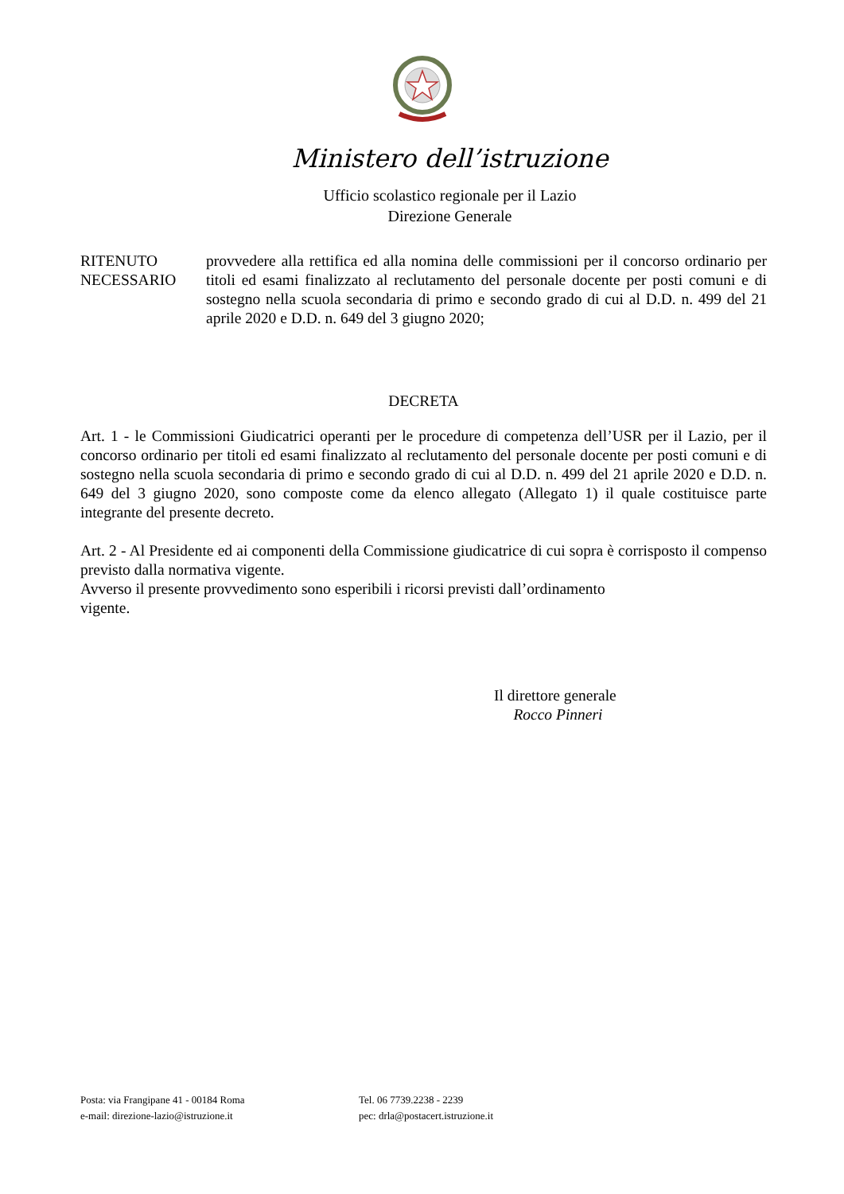Ministero dell’istruzione
Ufficio scolastico regionale per il Lazio
Direzione Generale
RITENUTO NECESSARIO
provvedere alla rettifica ed alla nomina delle commissioni per il concorso ordinario per titoli ed esami finalizzato al reclutamento del personale docente per posti comuni e di sostegno nella scuola secondaria di primo e secondo grado di cui al D.D. n. 499 del 21 aprile 2020 e D.D. n. 649 del 3 giugno 2020;
DECRETA
Art. 1 - le Commissioni Giudicatrici operanti per le procedure di competenza dell’USR per il Lazio, per il concorso ordinario per titoli ed esami finalizzato al reclutamento del personale docente per posti comuni e di sostegno nella scuola secondaria di primo e secondo grado di cui al D.D. n. 499 del 21 aprile 2020 e D.D. n. 649 del 3 giugno 2020, sono composte come da elenco allegato (Allegato 1) il quale costituisce parte integrante del presente decreto.
Art. 2 - Al Presidente ed ai componenti della Commissione giudicatrice di cui sopra è corrisposto il compenso previsto dalla normativa vigente.
Avverso il presente provvedimento sono esperibili i ricorsi previsti dall’ordinamento
vigente.
Il direttore generale
Rocco Pinneri
Posta: via Frangipane 41 - 00184 Roma
e-mail: direzione-lazio@istruzione.it
Tel. 06 7739.2238 - 2239
pec: drla@postacert.istruzione.it